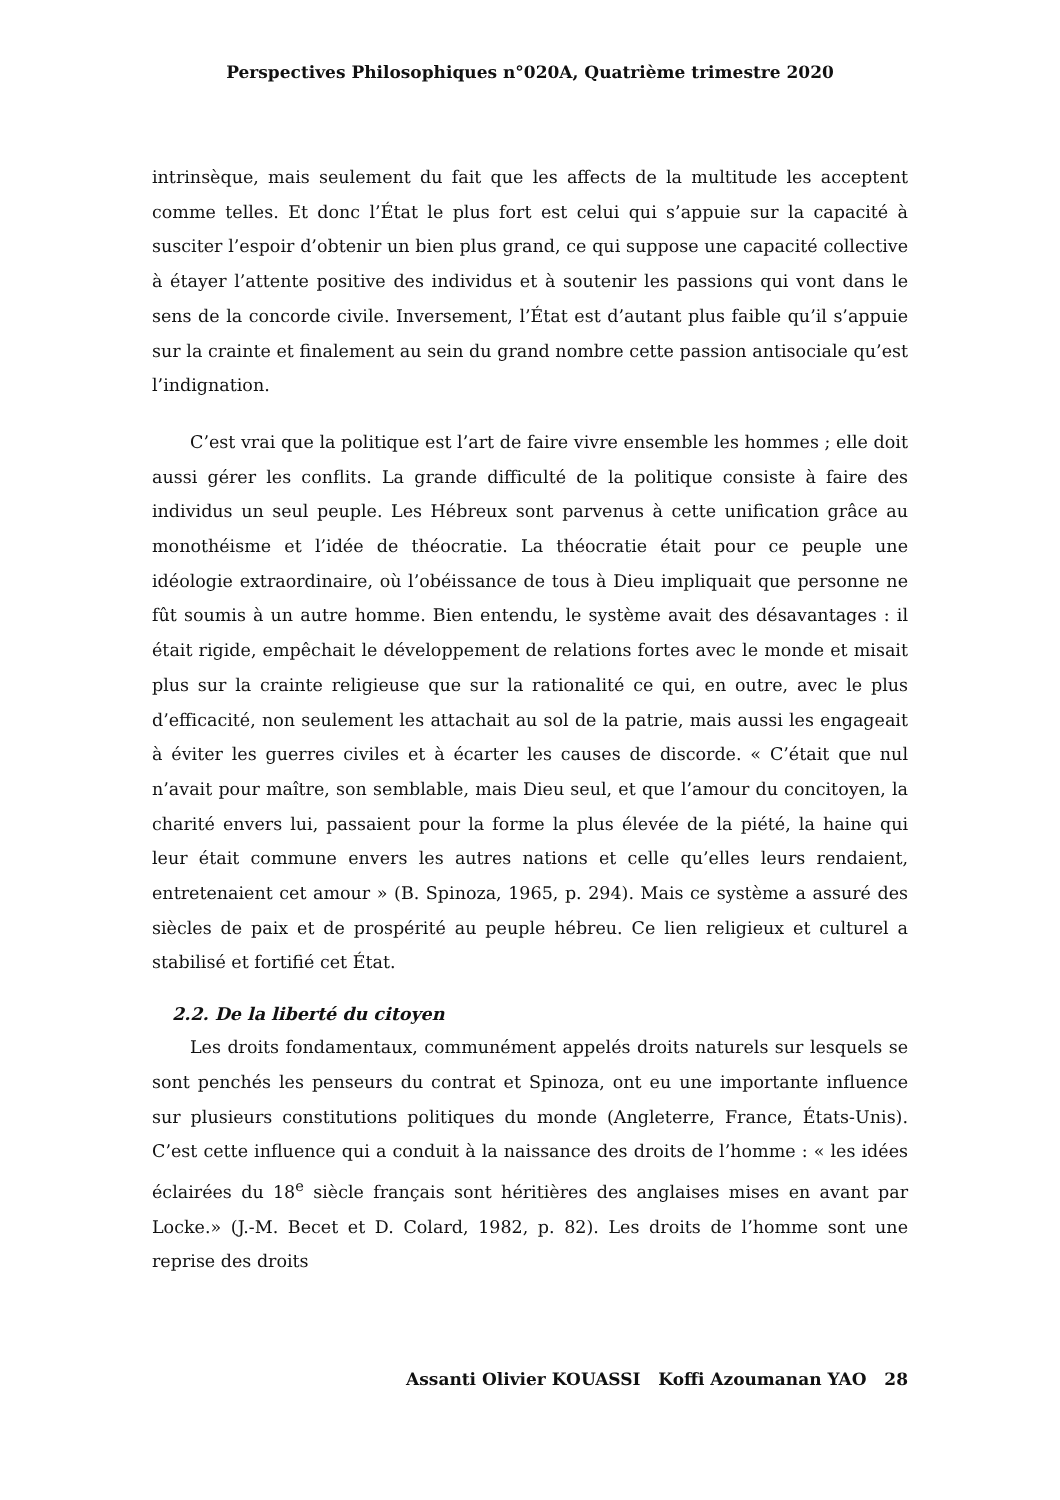Perspectives Philosophiques n°020A, Quatrième trimestre 2020
intrinsèque, mais seulement du fait que les affects de la multitude les acceptent comme telles. Et donc l’État le plus fort est celui qui s’appuie sur la capacité à susciter l’espoir d’obtenir un bien plus grand, ce qui suppose une capacité collective à étayer l’attente positive des individus et à soutenir les passions qui vont dans le sens de la concorde civile. Inversement, l’État est d’autant plus faible qu’il s’appuie sur la crainte et finalement au sein du grand nombre cette passion antisociale qu’est l’indignation.
C’est vrai que la politique est l’art de faire vivre ensemble les hommes ; elle doit aussi gérer les conflits. La grande difficulté de la politique consiste à faire des individus un seul peuple. Les Hébreux sont parvenus à cette unification grâce au monothéisme et l’idée de théocratie. La théocratie était pour ce peuple une idéologie extraordinaire, où l’obéissance de tous à Dieu impliquait que personne ne fût soumis à un autre homme. Bien entendu, le système avait des désavantages : il était rigide, empêchait le développement de relations fortes avec le monde et misait plus sur la crainte religieuse que sur la rationalité ce qui, en outre, avec le plus d’efficacité, non seulement les attachait au sol de la patrie, mais aussi les engageait à éviter les guerres civiles et à écarter les causes de discorde. « C’était que nul n’avait pour maître, son semblable, mais Dieu seul, et que l’amour du concitoyen, la charité envers lui, passaient pour la forme la plus élevée de la piété, la haine qui leur était commune envers les autres nations et celle qu’elles leurs rendaient, entretenaient cet amour » (B. Spinoza, 1965, p. 294). Mais ce système a assuré des siècles de paix et de prospérité au peuple hébreu. Ce lien religieux et culturel a stabilisé et fortifié cet État.
2.2. De la liberté du citoyen
Les droits fondamentaux, communément appelés droits naturels sur lesquels se sont penchés les penseurs du contrat et Spinoza, ont eu une importante influence sur plusieurs constitutions politiques du monde (Angleterre, France, États-Unis). C’est cette influence qui a conduit à la naissance des droits de l’homme : « les idées éclairées du 18<sup>e</sup> siècle français sont héritières des anglaises mises en avant par Locke.» (J.-M. Becet et D. Colard, 1982, p. 82). Les droits de l’homme sont une reprise des droits
Assanti Olivier KOUASSI Koffi Azoumanan YAO 28